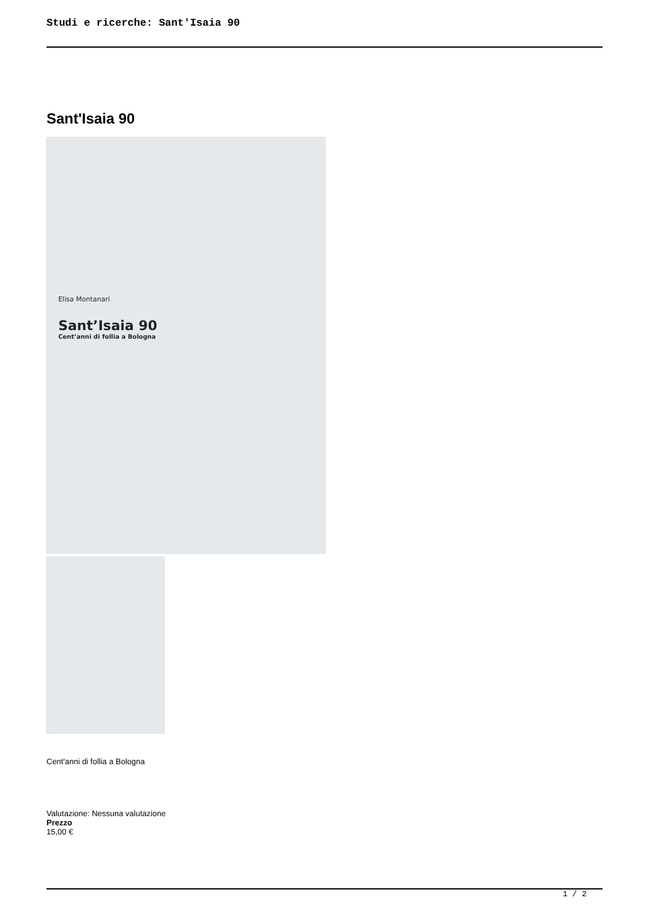Studi e ricerche: Sant'Isaia 90
Sant'Isaia 90
Elisa Montanari
Sant’Isaia 90
Cent’anni di follia a Bologna
Cent'anni di follia a Bologna
Valutazione: Nessuna valutazione
Prezzo
15,00 €
1 / 2